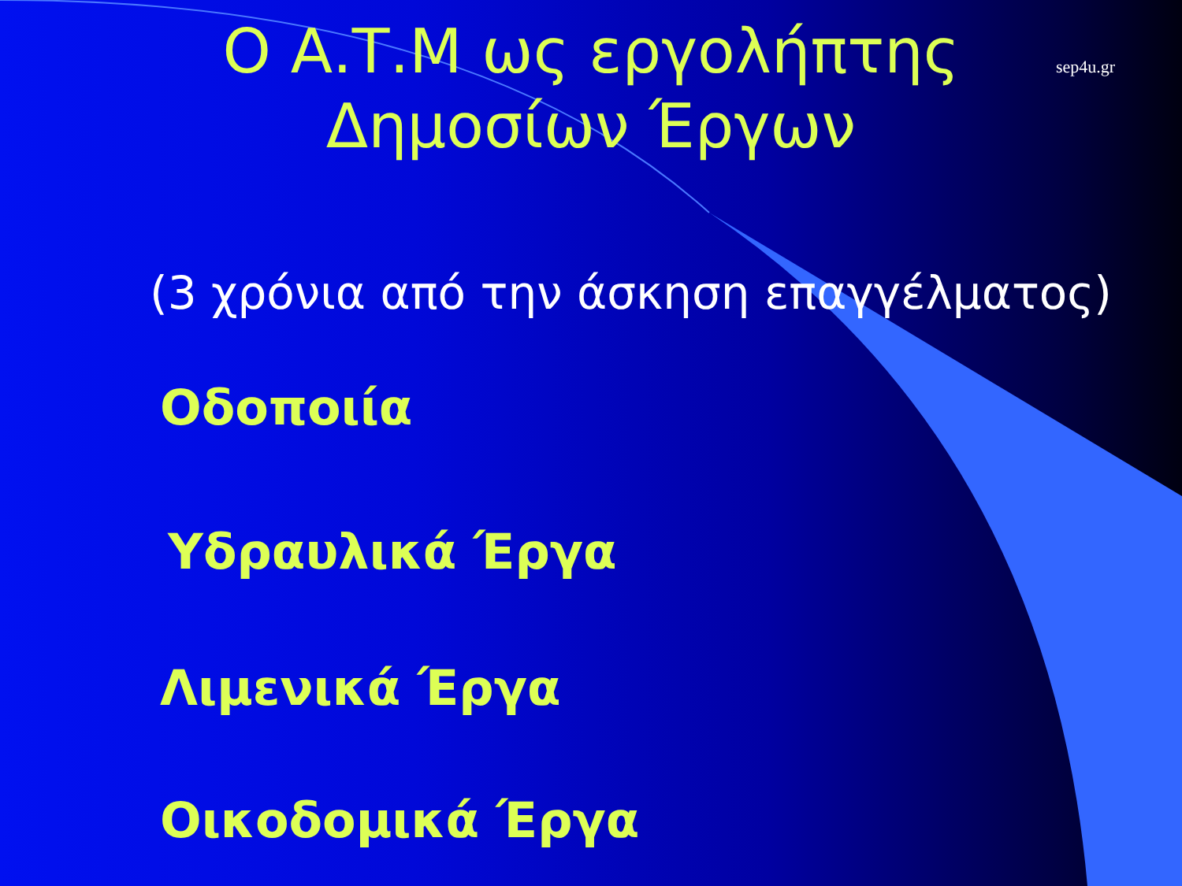sep4u.gr
Ο Α.Τ.Μ ως εργολήπτης
Δημοσίων Έργων
(3 χρόνια από την άσκηση επαγγέλματος)
Οδοποιία
Υδραυλικά Έργα
Λιμενικά Έργα
Οικοδομικά Έργα